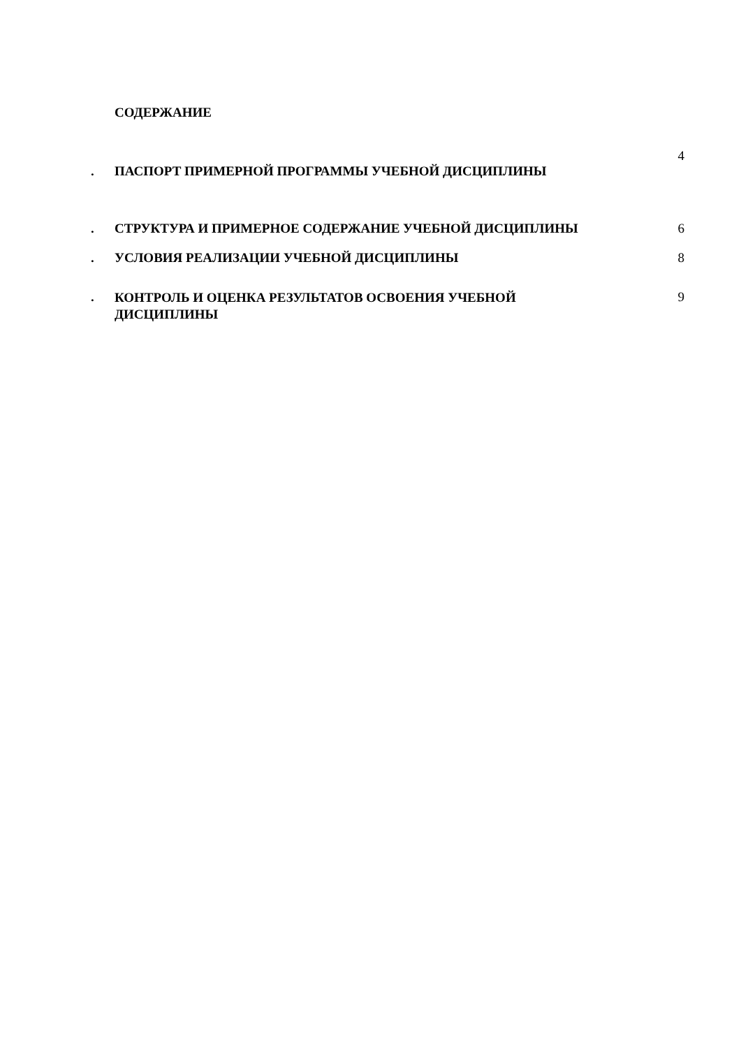СОДЕРЖАНИЕ
| | | 4 |
| . | ПАСПОРТ ПРИМЕРНОЙ ПРОГРАММЫ УЧЕБНОЙ ДИСЦИПЛИНЫ | |
| . | СТРУКТУРА И ПРИМЕРНОЕ СОДЕРЖАНИЕ УЧЕБНОЙ ДИСЦИПЛИНЫ | 6 |
| . | УСЛОВИЯ РЕАЛИЗАЦИИ УЧЕБНОЙ ДИСЦИПЛИНЫ | 8 |
| . | КОНТРОЛЬ И ОЦЕНКА РЕЗУЛЬТАТОВ ОСВОЕНИЯ УЧЕБНОЙ ДИСЦИПЛИНЫ | 9 |